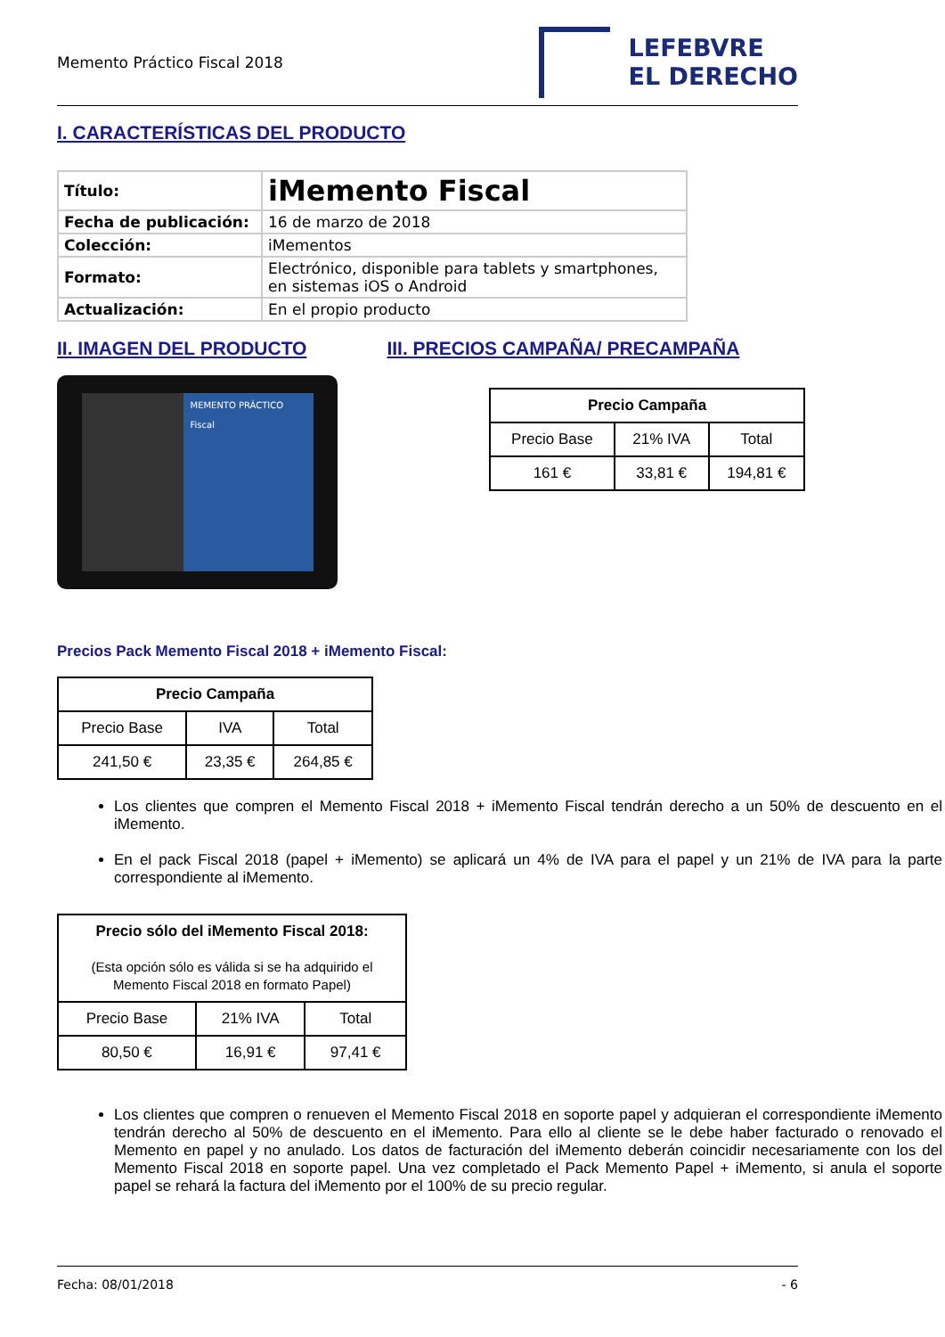Memento Práctico Fiscal 2018
LEFEBVRE
EL DERECHO
I. CARACTERÍSTICAS DEL PRODUCTO
| Título: | iMemento Fiscal |
| Fecha de publicación: | 16 de marzo de 2018 |
| Colección: | iMementos |
| Formato: | Electrónico, disponible para tablets y smartphones, en sistemas iOS o Android |
| Actualización: | En el propio producto |
II. IMAGEN DEL PRODUCTO III. PRECIOS CAMPAÑA/ PRECAMPAÑA
MEMENTO PRÁCTICO
Fiscal
| Precio Campaña | | |
| --- | --- | --- |
| Precio Base | 21% IVA | Total |
| 161 € | 33,81 € | 194,81 € |
Precios Pack Memento Fiscal 2018 + iMemento Fiscal:
| Precio Campaña | | |
| --- | --- | --- |
| Precio Base | IVA | Total |
| 241,50 € | 23,35 € | 264,85 € |
Los clientes que compren el Memento Fiscal 2018 + iMemento Fiscal tendrán derecho a un 50% de descuento en el iMemento.
En el pack Fiscal 2018 (papel + iMemento) se aplicará un 4% de IVA para el papel y un 21% de IVA para la parte correspondiente al iMemento.
| Precio sólo del iMemento Fiscal 2018: (Esta opción sólo es válida si se ha adquirido el Memento Fiscal 2018 en formato Papel) | | |
| --- | --- | --- |
| Precio Base | 21% IVA | Total |
| 80,50 € | 16,91 € | 97,41 € |
Los clientes que compren o renueven el Memento Fiscal 2018 en soporte papel y adquieran el correspondiente iMemento tendrán derecho al 50% de descuento en el iMemento. Para ello al cliente se le debe haber facturado o renovado el Memento en papel y no anulado. Los datos de facturación del iMemento deberán coincidir necesariamente con los del Memento Fiscal 2018 en soporte papel. Una vez completado el Pack Memento Papel + iMemento, si anula el soporte papel se rehará la factura del iMemento por el 100% de su precio regular.
Fecha: 08/01/2018 - 6